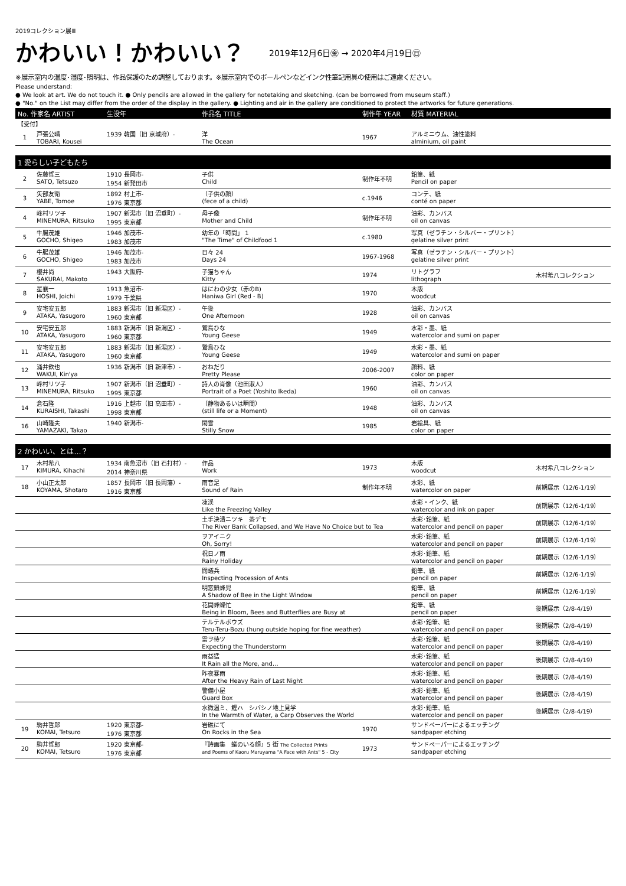2019コレクション展Ⅲ
かわいい！かわいい？
2019年12月6日㊎ → 2020年4月19日㊐
※展示室内の温度･湿度･照明は、作品保護のため調整しております。※展示室内でのボールペンなどインク性筆記用具の使用はご遠慮ください。
Please understand:
● We look at art. We do not touch it. ● Only pencils are allowed in the gallery for notetaking and sketching. (can be borrowed from museum staff.)
● "No." on the List may differ from the order of the display in the gallery. ● Lighting and air in the gallery are conditioned to protect the artworks for future generations.
| No. 作家名 ARTIST | | 生没年 | 作品名 TITLE | 制作年 YEAR | 材質 MATERIAL | |
| --- | --- | --- | --- | --- | --- | --- |
| 【受付】 | | | | | | |
| 1 | 戸張公晴 TOBARI, Kousei | 1939 韓国（旧 京城府）- | 洋 The Ocean | 1967 | アルミニウム、油性塗料 alminium, oil paint | |
| 1 愛らしい子どもたち | | | | | | |
| 2 | 佐藤哲三 SATO, Tetsuzo | 1910 長岡市- 1954 新発田市 | 子供 Child | 制作年不明 | 鉛筆、紙 Pencil on paper | |
| 3 | 矢部友衛 YABE, Tomoe | 1892 村上市- 1976 東京都 | （子供の顔） (fece of a child) | c.1946 | コンテ、紙 conté on paper | |
| 4 | 峰村リツ子 MINEMURA, Ritsuko | 1907 新潟市（旧 沼垂町）- 1995 東京都 | 母子像 Mother and Child | 制作年不明 | 油彩、カンバス oil on canvas | |
| 5 | 牛腸茂雄 GOCHO, Shigeo | 1946 加茂市- 1983 加茂市 | 幼年の「時間」 1 "The Time" of Childfood 1 | c.1980 | 写真（ゼラチン・シルバー・プリント） gelatine silver print | |
| 6 | 牛腸茂雄 GOCHO, Shigeo | 1946 加茂市- 1983 加茂市 | 日々 24 Days 24 | 1967-1968 | 写真（ゼラチン・シルバー・プリント） gelatine silver print | |
| 7 | 櫻井尚 SAKURAI, Makoto | 1943 大阪府- | 子猫ちゃん Kitty | 1974 | リトグラフ lithograph | 木村希八コレクション |
| 8 | 星襄一 HOSHI, Joichi | 1913 魚沼市- 1979 千葉県 | はにわの少女（赤のB) Haniwa Girl (Red - B) | 1970 | 木版 woodcut | |
| 9 | 安宅安五郎 ATAKA, Yasugoro | 1883 新潟市（旧 新潟区）- 1960 東京都 | 午後 One Afternoon | 1928 | 油彩、カンバス oil on canvas | |
| 10 | 安宅安五郎 ATAKA, Yasugoro | 1883 新潟市（旧 新潟区）- 1960 東京都 | 鷲鳥ひな Young Geese | 1949 | 水彩・墨、紙 watercolor and sumi on paper | |
| 11 | 安宅安五郎 ATAKA, Yasugoro | 1883 新潟市（旧 新潟区）- 1960 東京都 | 鷲鳥ひな Young Geese | 1949 | 水彩・墨、紙 watercolor and sumi on paper | |
| 12 | 涌井欽也 WAKUI, Kin'ya | 1936 新潟市（旧 新津市）- | おねだり Pretty Please | 2006-2007 | 顔料、紙 color on paper | |
| 13 | 峰村リツ子 MINEMURA, Ritsuko | 1907 新潟市（旧 沼垂町）- 1995 東京都 | 詩人の肖像（池田淑人） Portrait of a Poet (Yoshito Ikeda) | 1960 | 油彩、カンバス oil on canvas | |
| 14 | 倉石隆 KURAISHI, Takashi | 1916 上越市（旧 高田市）- 1998 東京都 | （静物あるいは瞬間） (still life or a Moment) | 1948 | 油彩、カンバス oil on canvas | |
| 16 | 山崎隆夫 YAMAZAKI, Takao | 1940 新潟市- | 閑雪 Stilly Snow | 1985 | 岩絵具、紙 color on paper | |
| 2 かわいい、とは…？ | | | | | | |
| 17 | 木村希八 KIMURA, Kihachi | 1934 南魚沼市（旧 石打村）- 2014 神奈川県 | 作品 Work | 1973 | 木版 woodcut | 木村希八コレクション |
| 18 | 小山正太郎 KOYAMA, Shotaro | 1857 長岡市（旧 長岡藩）- 1916 東京都 | 雨音足 Sound of Rain | 制作年不明 | 水彩、紙 watercolor on paper | 前期展示（12/6-1/19） |
| | | | 凍渓 Like the Freezing Valley | | 水彩・インク、紙 watercolor and ink on paper | 前期展示（12/6-1/19） |
| | | | 土手決潰ニツキ 茶デモ The River Bank Collapsed, and We Have No Choice but to Tea | | 水彩･鉛筆、紙 watercolor and pencil on paper | 前期展示（12/6-1/19） |
| | | | ヲアイニク Oh, Sorry! | | 水彩･鉛筆、紙 watercolor and pencil on paper | 前期展示（12/6-1/19） |
| | | | 祝日ノ雨 Rainy Holiday | | 水彩･鉛筆、紙 watercolor and pencil on paper | 前期展示（12/6-1/19） |
| | | | 閲蟻兵 Inspecting Procession of Ants | | 鉛筆、紙 pencil on paper | 前期展示（12/6-1/19） |
| | | | 明窓鎖蜂児 A Shadow of Bee in the Light Window | | 鉛筆、紙 pencil on paper | 前期展示（12/6-1/19） |
| | | | 花開蜂蝶忙 Being in Bloom, Bees and Butterflies are Busy at | | 鉛筆、紙 pencil on paper | 後期展示（2/8-4/19） |
| | | | テルテルボウズ Teru-Teru-Bozu (hung outside hoping for fine weather) | | 水彩･鉛筆、紙 watercolor and pencil on paper | 後期展示（2/8-4/19） |
| | | | 雷ヲ待ツ Expecting the Thunderstorm | | 水彩･鉛筆、紙 watercolor and pencil on paper | 後期展示（2/8-4/19） |
| | | | 雨益猛 It Rain all the More, and… | | 水彩･鉛筆、紙 watercolor and pencil on paper | 後期展示（2/8-4/19） |
| | | | 昨夜暴雨 After the Heavy Rain of Last Night | | 水彩･鉛筆、紙 watercolor and pencil on paper | 後期展示（2/8-4/19） |
| | | | 警備小屋 Guard Box | | 水彩･鉛筆、紙 watercolor and pencil on paper | 後期展示（2/8-4/19） |
| | | | 水微温ミ、鯉ハ シバシノ地上見学 In the Warmth of Water, a Carp Observes the World | | 水彩･鉛筆、紙 watercolor and pencil on paper | 後期展示（2/8-4/19） |
| 19 | 駒井哲郎 KOMAI, Tetsuro | 1920 東京都- 1976 東京都 | 岩礁にて On Rocks in the Sea | 1970 | サンドペーパーによるエッチング sandpaper etching | |
| 20 | 駒井哲郎 KOMAI, Tetsuro | 1920 東京都- 1976 東京都 | 『詩画集 蟻のいる顔』5 街 The Collected Prints and Poems of Kaoru Maruyama "A Face with Ants" 5 - City | 1973 | サンドペーパーによるエッチング sandpaper etching | |